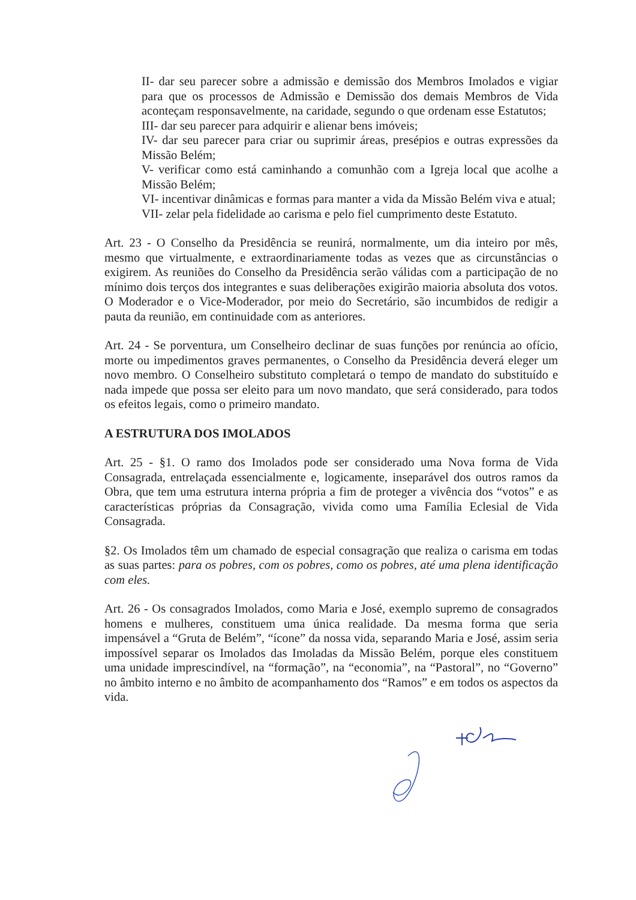II- dar seu parecer sobre a admissão e demissão dos Membros Imolados e vigiar para que os processos de Admissão e Demissão dos demais Membros de Vida aconteçam responsavelmente, na caridade, segundo o que ordenam esse Estatutos;
III- dar seu parecer para adquirir e alienar bens imóveis;
IV- dar seu parecer para criar ou suprimir áreas, presépios e outras expressões da Missão Belém;
V- verificar como está caminhando a comunhão com a Igreja local que acolhe a Missão Belém;
VI- incentivar dinâmicas e formas para manter a vida da Missão Belém viva e atual;
VII- zelar pela fidelidade ao carisma e pelo fiel cumprimento deste Estatuto.
Art. 23 - O Conselho da Presidência se reunirá, normalmente, um dia inteiro por mês, mesmo que virtualmente, e extraordinariamente todas as vezes que as circunstâncias o exigirem. As reuniões do Conselho da Presidência serão válidas com a participação de no mínimo dois terços dos integrantes e suas deliberações exigirão maioria absoluta dos votos. O Moderador e o Vice-Moderador, por meio do Secretário, são incumbidos de redigir a pauta da reunião, em continuidade com as anteriores.
Art. 24 - Se porventura, um Conselheiro declinar de suas funções por renúncia ao ofício, morte ou impedimentos graves permanentes, o Conselho da Presidência deverá eleger um novo membro. O Conselheiro substituto completará o tempo de mandato do substituído e nada impede que possa ser eleito para um novo mandato, que será considerado, para todos os efeitos legais, como o primeiro mandato.
A ESTRUTURA DOS IMOLADOS
Art. 25 - §1. O ramo dos Imolados pode ser considerado uma Nova forma de Vida Consagrada, entrelaçada essencialmente e, logicamente, inseparável dos outros ramos da Obra, que tem uma estrutura interna própria a fim de proteger a vivência dos “votos” e as características próprias da Consagração, vivida como uma Família Eclesial de Vida Consagrada.
§2. Os Imolados têm um chamado de especial consagração que realiza o carisma em todas as suas partes: para os pobres, com os pobres, como os pobres, até uma plena identificação com eles.
Art. 26 - Os consagrados Imolados, como Maria e José, exemplo supremo de consagrados homens e mulheres, constituem uma única realidade. Da mesma forma que seria impensável a “Gruta de Belém”, “ícone” da nossa vida, separando Maria e José, assim seria impossível separar os Imolados das Imoladas da Missão Belém, porque eles constituem uma unidade imprescindível, na “formação”, na “economia”, na “Pastoral”, no “Governo” no âmbito interno e no âmbito de acompanhamento dos “Ramos” e em todos os aspectos da vida.